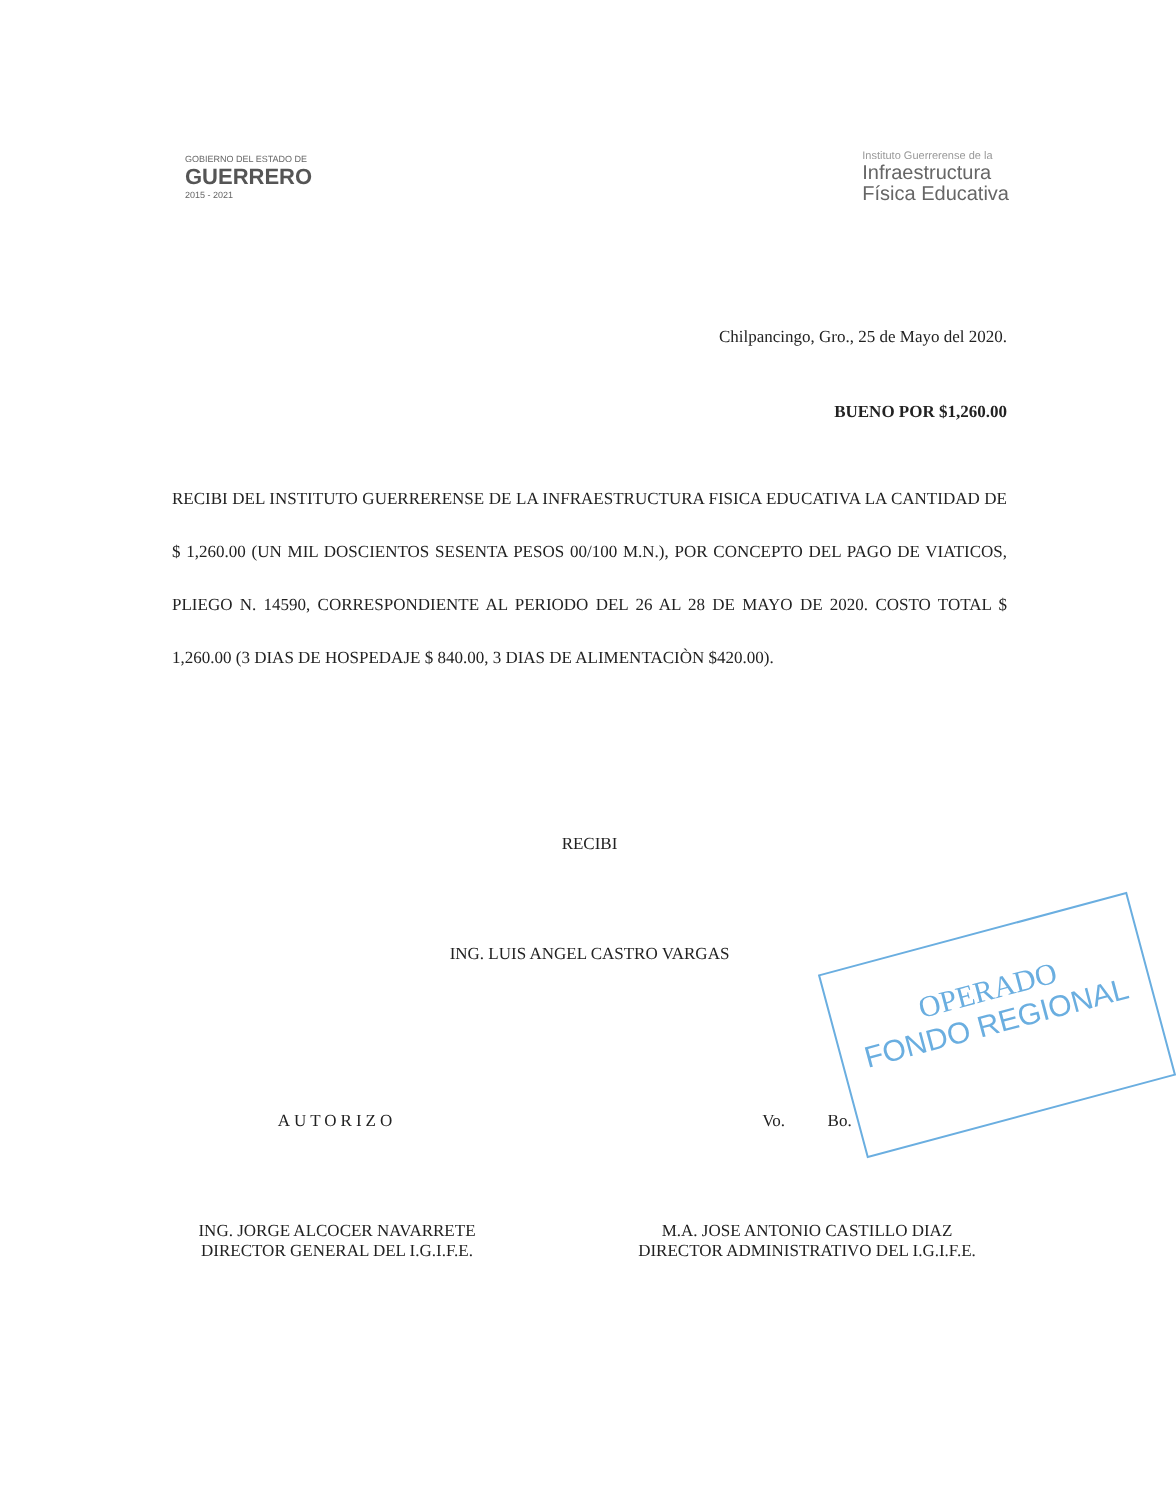GOBIERNO DEL ESTADO DE
GUERRERO
2015 - 2021
Instituto Guerrerense de la
Infraestructura
Física Educativa
Chilpancingo, Gro., 25 de Mayo del 2020.
BUENO POR $1,260.00
RECIBI DEL INSTITUTO GUERRERENSE DE LA INFRAESTRUCTURA FISICA EDUCATIVA LA CANTIDAD DE $ 1,260.00 (UN MIL DOSCIENTOS SESENTA PESOS 00/100 M.N.), POR CONCEPTO DEL PAGO DE VIATICOS, PLIEGO N. 14590, CORRESPONDIENTE AL PERIODO DEL 26 AL 28 DE MAYO DE 2020. COSTO TOTAL $ 1,260.00 (3 DIAS DE HOSPEDAJE $ 840.00, 3 DIAS DE ALIMENTACIÒN $420.00).
OPERADO
FONDO REGIONAL
RECIBI
ING. LUIS ANGEL CASTRO VARGAS
AUTORIZO
ING. JORGE ALCOCER NAVARRETE
DIRECTOR GENERAL DEL I.G.I.F.E.
Vo. Bo.
M.A. JOSE ANTONIO CASTILLO DIAZ
DIRECTOR ADMINISTRATIVO DEL I.G.I.F.E.